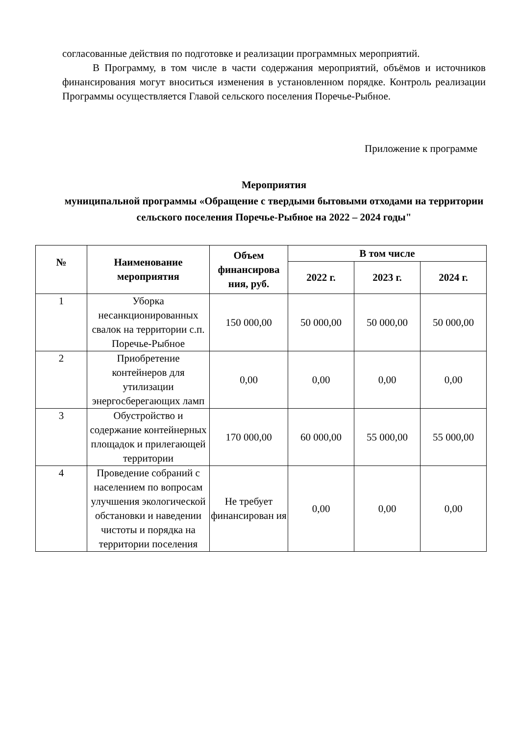согласованные действия по подготовке и реализации программных мероприятий.
В Программу, в том числе в части содержания мероприятий, объёмов и источников финансирования могут вноситься изменения в установленном порядке. Контроль реализации Программы осуществляется Главой сельского поселения Поречье-Рыбное.
Приложение к программе
Мероприятия
муниципальной программы «Обращение с твердыми бытовыми отходами на территории сельского поселения Поречье-Рыбное на 2022 – 2024 годы"
| № | Наименование мероприятия | Объем финансирова ния, руб. | В том числе | | |
| --- | --- | --- | --- | --- | --- |
| | | | 2022 г. | 2023 г. | 2024 г. |
| 1 | Уборка несанкционированных свалок на территории с.п. Поречье-Рыбное | 150 000,00 | 50 000,00 | 50 000,00 | 50 000,00 |
| 2 | Приобретение контейнеров для утилизации энергосберегающих ламп | 0,00 | 0,00 | 0,00 | 0,00 |
| 3 | Обустройство и содержание контейнерных площадок и прилегающей территории | 170 000,00 | 60 000,00 | 55 000,00 | 55 000,00 |
| 4 | Проведение собраний с населением по вопросам улучшения экологической обстановки и наведении чистоты и порядка на территории поселения | Не требует финансирован ия | 0,00 | 0,00 | 0,00 |